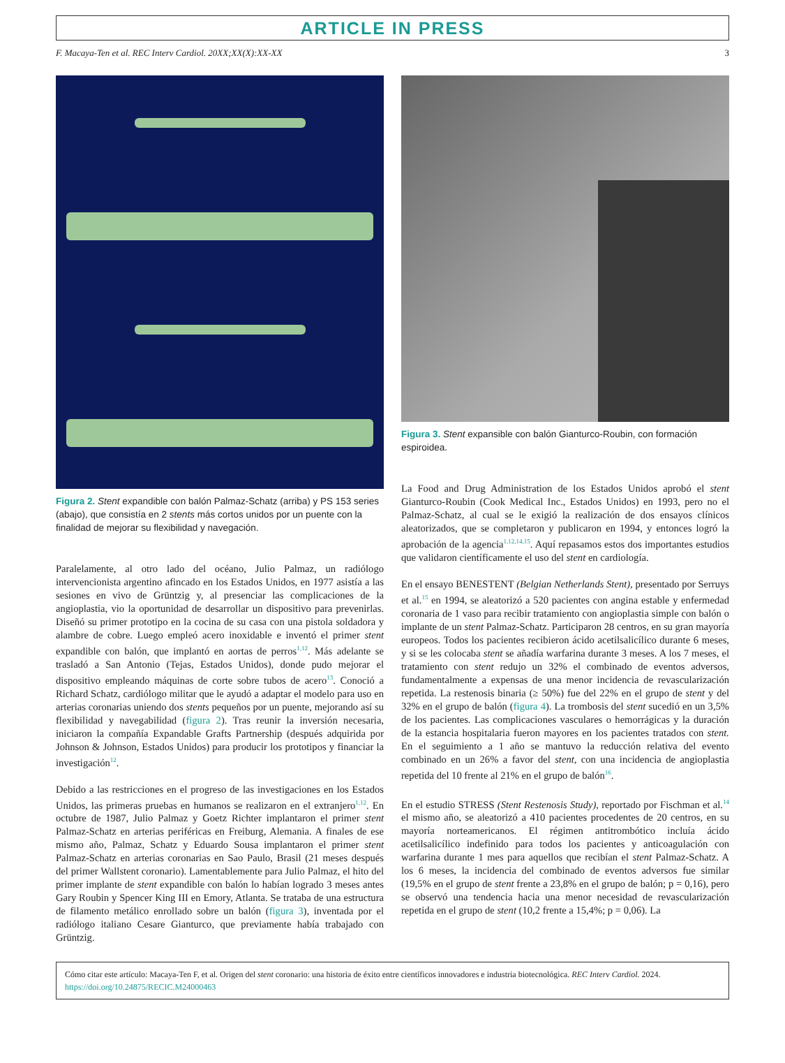ARTICLE IN PRESS
F. Macaya-Ten et al. REC Interv Cardiol. 20XX;XX(X):XX-XX 3
Figura 2. Stent expandible con balón Palmaz-Schatz (arriba) y PS 153 series (abajo), que consistía en 2 stents más cortos unidos por un puente con la finalidad de mejorar su flexibilidad y navegación.
Paralelamente, al otro lado del océano, Julio Palmaz, un radiólogo intervencionista argentino afincado en los Estados Unidos, en 1977 asistía a las sesiones en vivo de Grüntzig y, al presenciar las complicaciones de la angioplastia, vio la oportunidad de desarrollar un dispositivo para prevenirlas. Diseñó su primer prototipo en la cocina de su casa con una pistola soldadora y alambre de cobre. Luego empleó acero inoxidable e inventó el primer stent expandible con balón, que implantó en aortas de perros<sup>1,12</sup>. Más adelante se trasladó a San Antonio (Tejas, Estados Unidos), donde pudo mejorar el dispositivo empleando máquinas de corte sobre tubos de acero<sup>13</sup>. Conoció a Richard Schatz, cardiólogo militar que le ayudó a adaptar el modelo para uso en arterias coronarias uniendo dos stents pequeños por un puente, mejorando así su flexibilidad y navegabilidad (figura 2). Tras reunir la inversión necesaria, iniciaron la compañía Expandable Grafts Partnership (después adquirida por Johnson & Johnson, Estados Unidos) para producir los prototipos y financiar la investigación<sup>12</sup>.
Debido a las restricciones en el progreso de las investigaciones en los Estados Unidos, las primeras pruebas en humanos se realizaron en el extranjero<sup>1,12</sup>. En octubre de 1987, Julio Palmaz y Goetz Richter implantaron el primer stent Palmaz-Schatz en arterias periféricas en Freiburg, Alemania. A finales de ese mismo año, Palmaz, Schatz y Eduardo Sousa implantaron el primer stent Palmaz-Schatz en arterias coronarias en Sao Paulo, Brasil (21 meses después del primer Wallstent coronario). Lamentablemente para Julio Palmaz, el hito del primer implante de stent expandible con balón lo habían logrado 3 meses antes Gary Roubin y Spencer King III en Emory, Atlanta. Se trataba de una estructura de filamento metálico enrollado sobre un balón (figura 3), inventada por el radiólogo italiano Cesare Gianturco, que previamente había trabajado con Grüntzig.
Figura 3. Stent expansible con balón Gianturco-Roubin, con formación espiroidea.
La Food and Drug Administration de los Estados Unidos aprobó el stent Gianturco-Roubin (Cook Medical Inc., Estados Unidos) en 1993, pero no el Palmaz-Schatz, al cual se le exigió la realización de dos ensayos clínicos aleatorizados, que se completaron y publicaron en 1994, y entonces logró la aprobación de la agencia<sup>1,12,14,15</sup>. Aquí repasamos estos dos importantes estudios que validaron científicamente el uso del stent en cardiología.
En el ensayo BENESTENT (Belgian Netherlands Stent), presentado por Serruys et al.<sup>15</sup> en 1994, se aleatorizó a 520 pacientes con angina estable y enfermedad coronaria de 1 vaso para recibir tratamiento con angioplastia simple con balón o implante de un stent Palmaz-Schatz. Participaron 28 centros, en su gran mayoría europeos. Todos los pacientes recibieron ácido acetilsalicílico durante 6 meses, y si se les colocaba stent se añadía warfarina durante 3 meses. A los 7 meses, el tratamiento con stent redujo un 32% el combinado de eventos adversos, fundamentalmente a expensas de una menor incidencia de revascularización repetida. La restenosis binaria (≥ 50%) fue del 22% en el grupo de stent y del 32% en el grupo de balón (figura 4). La trombosis del stent sucedió en un 3,5% de los pacientes. Las complicaciones vasculares o hemorrágicas y la duración de la estancia hospitalaria fueron mayores en los pacientes tratados con stent. En el seguimiento a 1 año se mantuvo la reducción relativa del evento combinado en un 26% a favor del stent, con una incidencia de angioplastia repetida del 10 frente al 21% en el grupo de balón<sup>16</sup>.
En el estudio STRESS (Stent Restenosis Study), reportado por Fischman et al.<sup>14</sup> el mismo año, se aleatorizó a 410 pacientes procedentes de 20 centros, en su mayoría norteamericanos. El régimen antitrombótico incluía ácido acetilsalicílico indefinido para todos los pacientes y anticoagulación con warfarina durante 1 mes para aquellos que recibían el stent Palmaz-Schatz. A los 6 meses, la incidencia del combinado de eventos adversos fue similar (19,5% en el grupo de stent frente a 23,8% en el grupo de balón; p = 0,16), pero se observó una tendencia hacia una menor necesidad de revascularización repetida en el grupo de stent (10,2 frente a 15,4%; p = 0,06). La
Cómo citar este artículo: Macaya-Ten F, et al. Origen del stent coronario: una historia de éxito entre científicos innovadores e industria biotecnológica. REC Interv Cardiol. 2024. https://doi.org/10.24875/RECIC.M24000463